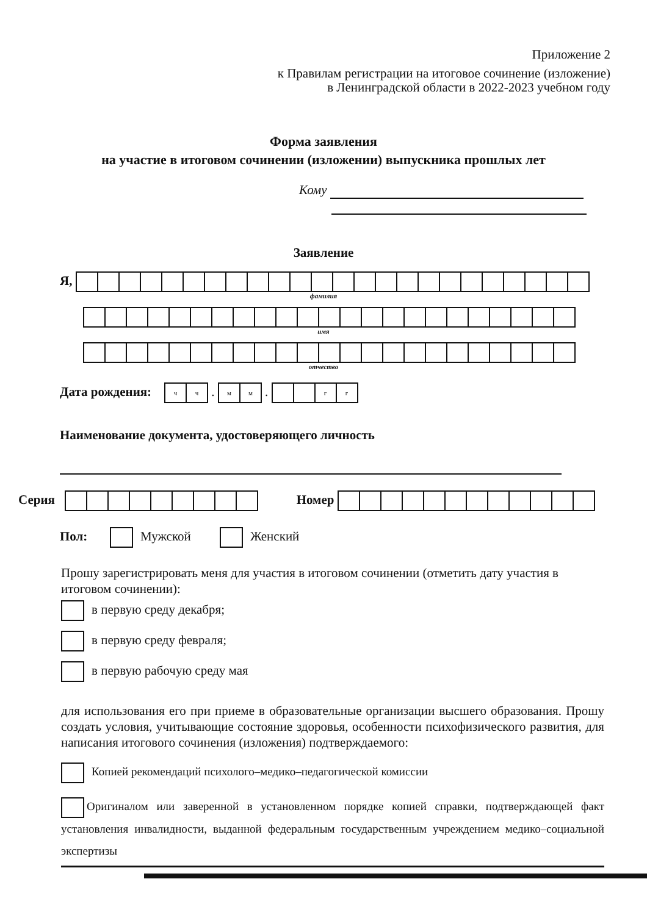Приложение 2
к Правилам регистрации на итоговое сочинение (изложение)
в Ленинградской области в 2022-2023 учебном году
Форма заявления
на участие в итоговом сочинении (изложении) выпускника прошлых лет
Кому
Заявление
Я,
фамилия
имя
отчество
Дата рождения: чч . мм . гг
Наименование документа, удостоверяющего личность
Серия Номер
Пол: Мужской Женский
Прошу зарегистрировать меня для участия в итоговом сочинении (отметить дату участия в итоговом сочинении):
в первую среду декабря;
в первую среду февраля;
в первую рабочую среду мая
для использования его при приеме в образовательные организации высшего образования. Прошу создать условия, учитывающие состояние здоровья, особенности психофизического развития, для написания итогового сочинения (изложения) подтверждаемого:
Копией рекомендаций психолого–медико–педагогической комиссии
Оригиналом или заверенной в установленном порядке копией справки, подтверждающей факт установления инвалидности, выданной федеральным государственным учреждением медико–социальной экспертизы